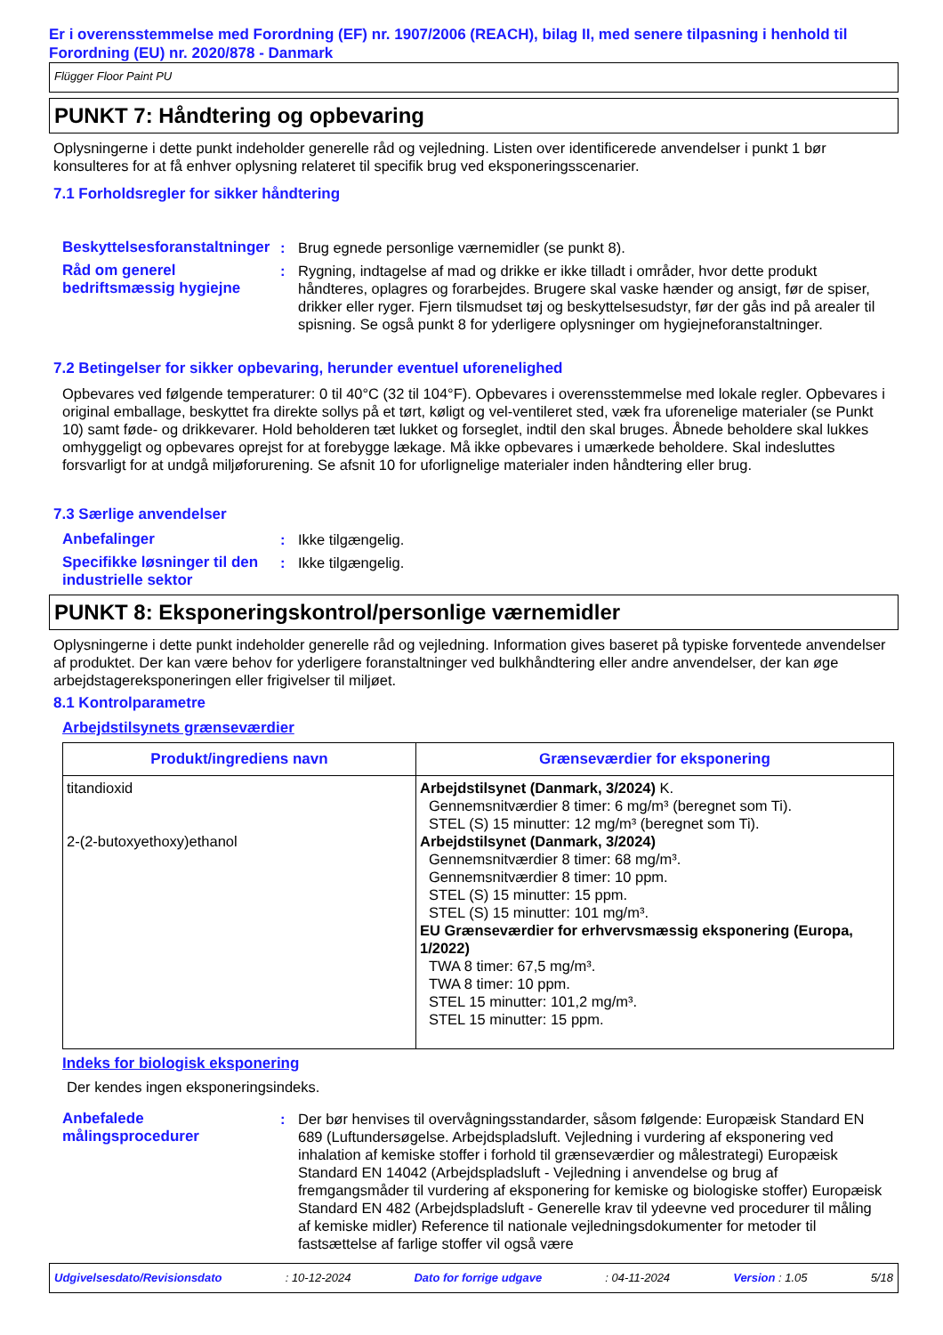Er i overensstemmelse med Forordning (EF) nr. 1907/2006 (REACH), bilag II, med senere tilpasning i henhold til Forordning (EU) nr. 2020/878 - Danmark
Flügger Floor Paint PU
PUNKT 7: Håndtering og opbevaring
Oplysningerne i dette punkt indeholder generelle råd og vejledning. Listen over identificerede anvendelser i punkt 1 bør konsulteres for at få enhver oplysning relateret til specifik brug ved eksponeringsscenarier.
7.1 Forholdsregler for sikker håndtering
Beskyttelsesforanstaltninger
: Brug egnede personlige værnemidler (se punkt 8).
Råd om generel bedriftsmæssig hygiejne
: Rygning, indtagelse af mad og drikke er ikke tilladt i områder, hvor dette produkt håndteres, oplagres og forarbejdes. Brugere skal vaske hænder og ansigt, før de spiser, drikker eller ryger. Fjern tilsmudset tøj og beskyttelsesudstyr, før der gås ind på arealer til spisning. Se også punkt 8 for yderligere oplysninger om hygiejneforanstaltninger.
7.2 Betingelser for sikker opbevaring, herunder eventuel uforenelighed
Opbevares ved følgende temperaturer: 0 til 40°C (32 til 104°F). Opbevares i overensstemmelse med lokale regler. Opbevares i original emballage, beskyttet fra direkte sollys på et tørt, køligt og vel-ventileret sted, væk fra uforenelige materialer (se Punkt 10) samt føde- og drikkevarer. Hold beholderen tæt lukket og forseglet, indtil den skal bruges. Åbnede beholdere skal lukkes omhyggeligt og opbevares oprejst for at forebygge lækage. Må ikke opbevares i umærkede beholdere. Skal indesluttes forsvarligt for at undgå miljøforurening. Se afsnit 10 for uforlignelige materialer inden håndtering eller brug.
7.3 Særlige anvendelser
Anbefalinger : Ikke tilgængelig.
Specifikke løsninger til den industrielle sektor
: Ikke tilgængelig.
PUNKT 8: Eksponeringskontrol/personlige værnemidler
Oplysningerne i dette punkt indeholder generelle råd og vejledning. Information gives baseret på typiske forventede anvendelser af produktet. Der kan være behov for yderligere foranstaltninger ved bulkhåndtering eller andre anvendelser, der kan øge arbejdstagereksponeringen eller frigivelser til miljøet.
8.1 Kontrolparametre
Arbejdstilsynets grænseværdier
| Produkt/ingrediens navn | Grænseværdier for eksponering |
| --- | --- |
| titandioxid 2-(2-butoxyethoxy)ethanol | Arbejdstilsynet (Danmark, 3/2024) K. Gennemsnitværdier 8 timer: 6 mg/m³ (beregnet som Ti). STEL (S) 15 minutter: 12 mg/m³ (beregnet som Ti). Arbejdstilsynet (Danmark, 3/2024) Gennemsnitværdier 8 timer: 68 mg/m³. Gennemsnitværdier 8 timer: 10 ppm. STEL (S) 15 minutter: 15 ppm. STEL (S) 15 minutter: 101 mg/m³. EU Grænseværdier for erhvervsmæssig eksponering (Europa, 1/2022) TWA 8 timer: 67,5 mg/m³. TWA 8 timer: 10 ppm. STEL 15 minutter: 101,2 mg/m³. STEL 15 minutter: 15 ppm. |
Indeks for biologisk eksponering
Der kendes ingen eksponeringsindeks.
Anbefalede målingsprocedurer
: Der bør henvises til overvågningsstandarder, såsom følgende: Europæisk Standard EN 689 (Luftundersøgelse. Arbejdspladsluft. Vejledning i vurdering af eksponering ved inhalation af kemiske stoffer i forhold til grænseværdier og målestrategi) Europæisk Standard EN 14042 (Arbejdspladsluft - Vejledning i anvendelse og brug af fremgangsmåder til vurdering af eksponering for kemiske og biologiske stoffer) Europæisk Standard EN 482 (Arbejdspladsluft - Generelle krav til ydeevne ved procedurer til måling af kemiske midler) Reference til nationale vejledningsdokumenter for metoder til fastsættelse af farlige stoffer vil også være
Udgivelsesdato/Revisionsdato: 10-12-2024 Dato for forrige udgave: 04-11-2024 Version : 1.05 5/18